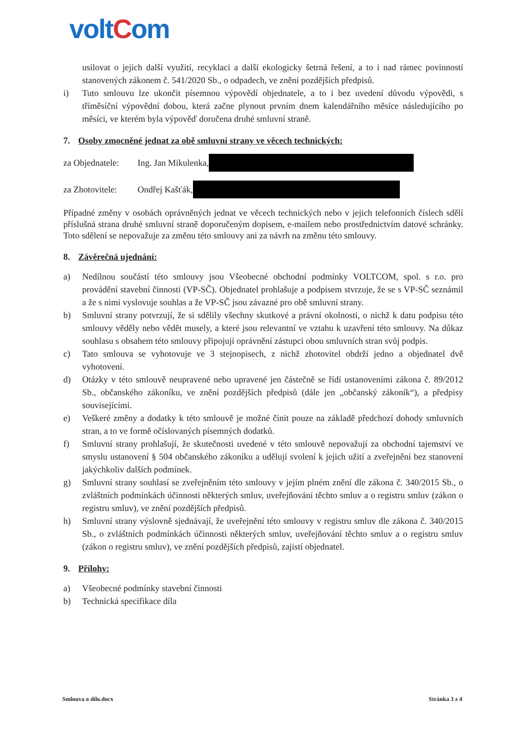voltCom
usilovat o jejich další využití, recyklaci a další ekologicky šetrná řešení, a to i nad rámec povinností stanovených zákonem č. 541/2020 Sb., o odpadech, ve znění pozdějších předpisů.
i) Tuto smlouvu lze ukončit písemnou výpovědí objednatele, a to i bez uvedení důvodu výpovědi, s tříměsíční výpovědní dobou, která začne plynout prvním dnem kalendářního měsíce následujícího po měsíci, ve kterém byla výpověď doručena druhé smluvní straně.
7. Osoby zmocněné jednat za obě smluvní strany ve věcech technických:
za Objednatele:
Ing. Jan Mikulenka,
za Zhotovitele:
Ondřej Kašťák,
Případné změny v osobách oprávněných jednat ve věcech technických nebo v jejich telefonních číslech sdělí příslušná strana druhé smluvní straně doporučeným dopisem, e-mailem nebo prostřednictvím datové schránky. Toto sdělení se nepovažuje za změnu této smlouvy ani za návrh na změnu této smlouvy.
8. Závěrečná ujednání:
a) Nedílnou součástí této smlouvy jsou Všeobecné obchodní podmínky VOLTCOM, spol. s r.o. pro provádění stavební činnosti (VP-SČ). Objednatel prohlašuje a podpisem stvrzuje, že se s VP-SČ seznámil a že s nimi vyslovuje souhlas a že VP-SČ jsou závazné pro obě smluvní strany.
b) Smluvní strany potvrzují, že si sdělily všechny skutkové a právní okolnosti, o nichž k datu podpisu této smlouvy věděly nebo vědět musely, a které jsou relevantní ve vztahu k uzavření této smlouvy. Na důkaz souhlasu s obsahem této smlouvy připojují oprávnění zástupci obou smluvních stran svůj podpis.
c) Tato smlouva se vyhotovuje ve 3 stejnopisech, z nichž zhotovitel obdrží jedno a objednatel dvě vyhotovení.
d) Otázky v této smlouvě neupravené nebo upravené jen částečně se řídí ustanoveními zákona č. 89/2012 Sb., občanského zákoníku, ve znění pozdějších předpisů (dále jen „občanský zákoník“), a předpisy souvisejícími.
e) Veškeré změny a dodatky k této smlouvě je možné činit pouze na základě předchozí dohody smluvních stran, a to ve formě očíslovaných písemných dodatků.
f) Smluvní strany prohlašují, že skutečnosti uvedené v této smlouvě nepovažují za obchodní tajemství ve smyslu ustanovení § 504 občanského zákoníku a udělují svolení k jejich užití a zveřejnění bez stanovení jakýchkoliv dalších podmínek.
g) Smluvní strany souhlasí se zveřejněním této smlouvy v jejím plném znění dle zákona č. 340/2015 Sb., o zvláštních podmínkách účinnosti některých smluv, uveřejňování těchto smluv a o registru smluv (zákon o registru smluv), ve znění pozdějších předpisů.
h) Smluvní strany výslovně sjednávají, že uveřejnění této smlouvy v registru smluv dle zákona č. 340/2015 Sb., o zvláštních podmínkách účinnosti některých smluv, uveřejňování těchto smluv a o registru smluv (zákon o registru smluv), ve znění pozdějších předpisů, zajistí objednatel.
9. Přílohy:
a) Všeobecné podmínky stavební činnosti
b) Technická specifikace díla
Smlouva o dílo.docx Stránka 3 z 4